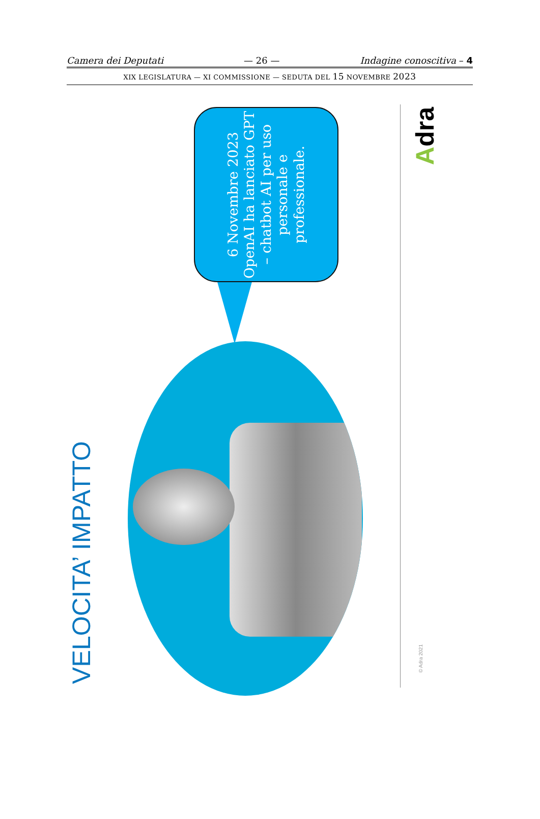Camera dei Deputati — 26 — Indagine conoscitiva – 4
XIX LEGISLATURA — XI COMMISSIONE — SEDUTA DEL 15 NOVEMBRE 2023
VELOCITA’ IMPATTO
6 Novembre 2023 OpenAI ha lanciato GPT – chatbot AI per uso personale e professionale.
Adra
© Adra 2021